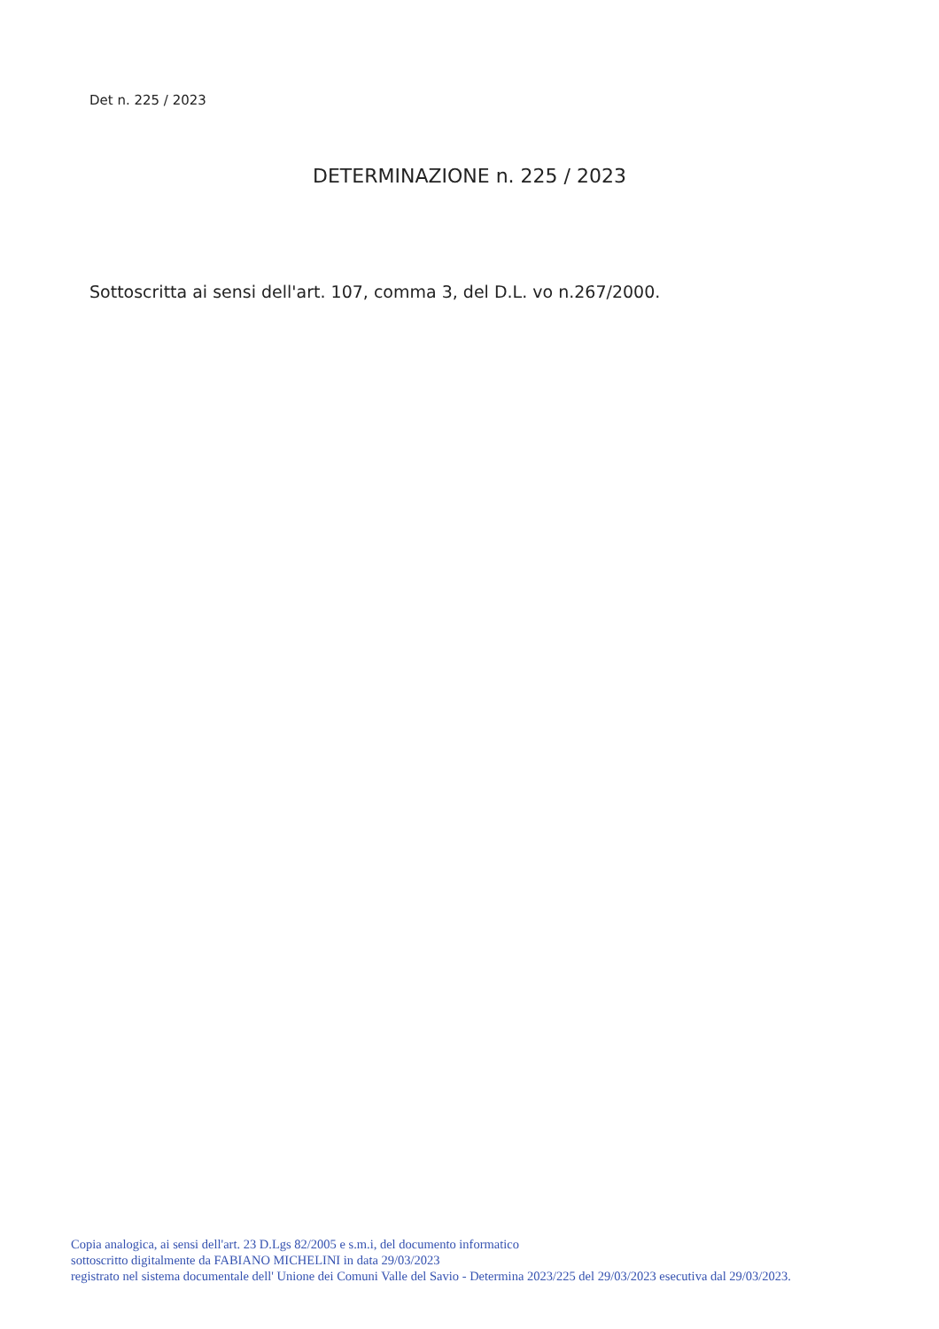Det n. 225 / 2023
DETERMINAZIONE n. 225 / 2023
Sottoscritta ai sensi dell'art. 107, comma 3, del D.L. vo n.267/2000.
Copia analogica, ai sensi dell'art. 23 D.Lgs 82/2005 e s.m.i, del documento informatico
sottoscritto digitalmente da FABIANO MICHELINI in data 29/03/2023
registrato nel sistema documentale dell' Unione dei Comuni Valle del Savio - Determina 2023/225 del 29/03/2023 esecutiva dal 29/03/2023.